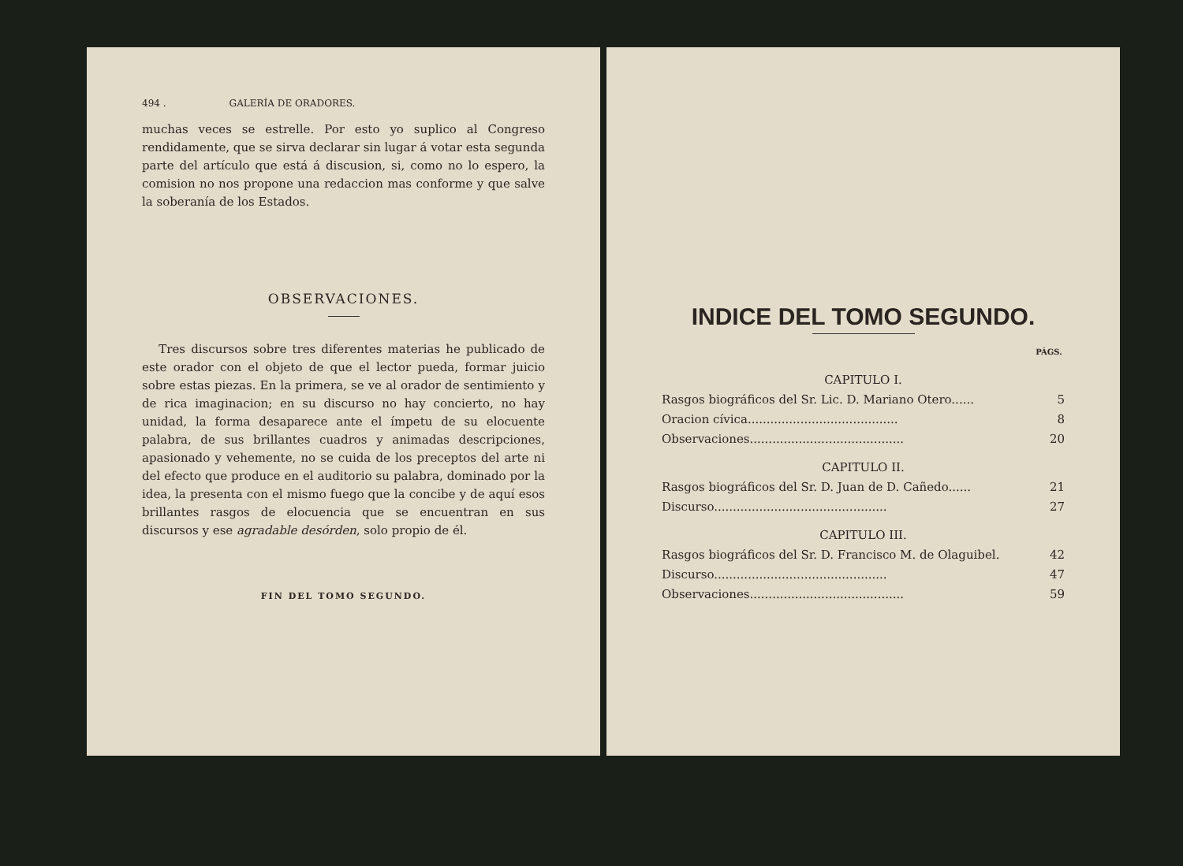494 . GALERÍA DE ORADORES.
muchas veces se estrelle. Por esto yo suplico al Congreso rendidamente, que se sirva declarar sin lugar á votar esta segunda parte del artículo que está á discusion, si, como no lo espero, la comision no nos propone una redaccion mas conforme y que salve la soberanía de los Estados.
OBSERVACIONES.
Tres discursos sobre tres diferentes materias he publicado de este orador con el objeto de que el lector pueda, formar juicio sobre estas piezas. En la primera, se ve al orador de sentimiento y de rica imaginacion; en su discurso no hay concierto, no hay unidad, la forma desaparece ante el ímpetu de su elocuente palabra, de sus brillantes cuadros y animadas descripciones, apasionado y vehemente, no se cuida de los preceptos del arte ni del efecto que produce en el auditorio su palabra, dominado por la idea, la presenta con el mismo fuego que la concibe y de aquí esos brillantes rasgos de elocuencia que se encuentran en sus discursos y ese agradable desórden, solo propio de él.
FIN DEL TOMO SEGUNDO.
INDICE DEL TOMO SEGUNDO.
| | PÁGS. |
| CAPITULO I. | |
| Rasgos biográficos del Sr. Lic. D. Mariano Otero...... | 5 |
| Oracion cívica........................................ | 8 |
| Observaciones......................................... | 20 |
| CAPITULO II. | |
| Rasgos biográficos del Sr. D. Juan de D. Cañedo...... | 21 |
| Discurso.............................................. | 27 |
| CAPITULO III. | |
| Rasgos biográficos del Sr. D. Francisco M. de Olaguibel. | 42 |
| Discurso.............................................. | 47 |
| Observaciones......................................... | 59 |